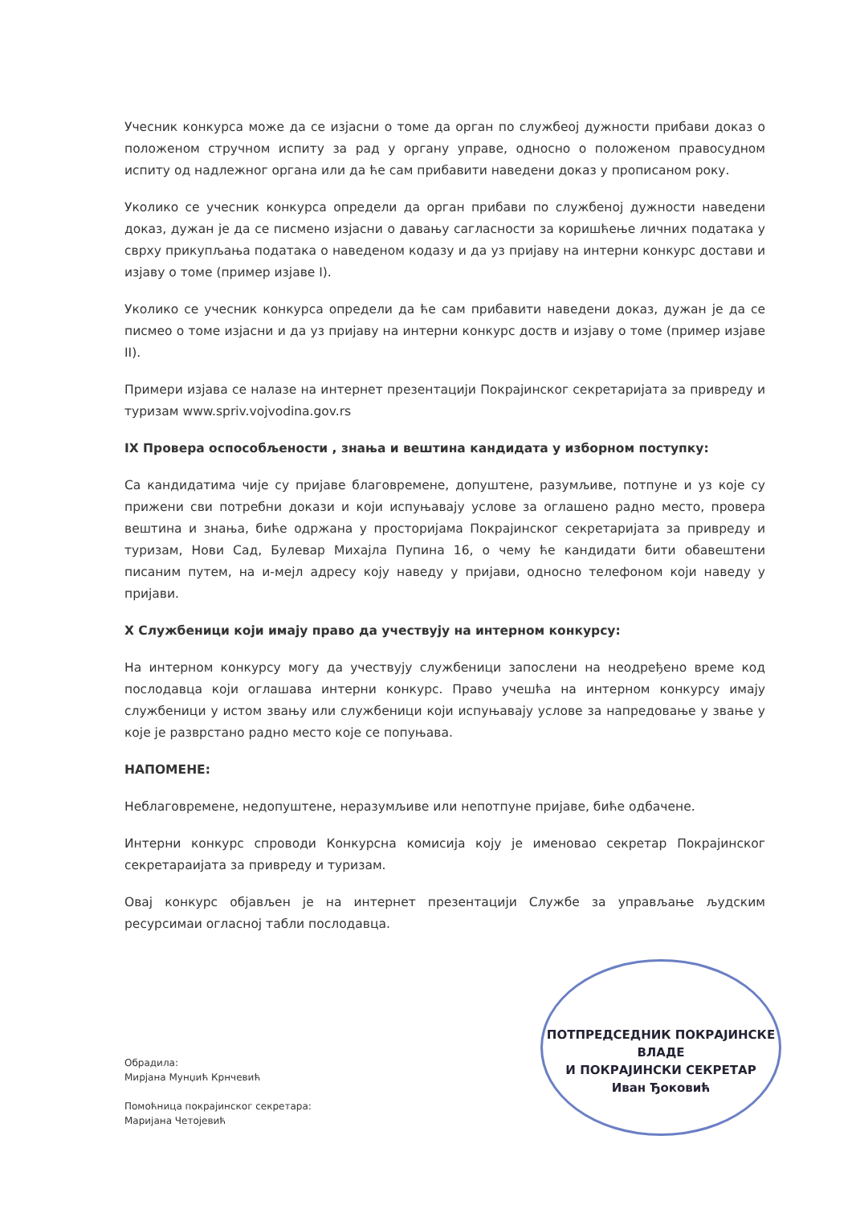Учесник конкурса може да се изјасни о томе да орган по службеој дужности прибави доказ о положеном стручном испиту за рад у органу управе, односно о положеном правосудном испиту од надлежног органа или да ће сам прибавити наведени доказ у прописаном року.
Уколико се учесник конкурса определи да орган прибави по службеној дужности наведени доказ, дужан је да се писмено изјасни о давању сагласности за коришћење личних података у сврху прикупљања података о наведеном кодазу и да уз пријаву на интерни конкурс достави и изјаву о томе (пример изјаве I).
Уколико се учесник конкурса определи да ће сам прибавити наведени доказ, дужан је да се писмео о томе изјасни и да уз пријаву на интерни конкурс доств и изјаву о томе (пример изјаве II).
Примери изјава се налазе на интернет презентацији Покрајинског секретаријата за привреду и туризам www.spriv.vojvodina.gov.rs
IX Провера оспособљености , знања и вештина кандидата у изборном поступку:
Са кандидатима чије су пријаве благовремене, допуштене, разумљиве, потпуне и уз које су прижени сви потребни докази и који испуњавају услове за оглашено радно место, провера вештина и знања, биће одржана у просторијама Покрајинског секретаријата за привреду и туризам, Нови Сад, Булевар Михајла Пупина 16, о чему ће кандидати бити обавештени писаним путем, на и-мејл адресу коју наведу у пријави, односно телефоном који наведу у пријави.
X Службеници који имају право да учествују на интерном конкурсу:
На интерном конкурсу могу да учествују службеници запослени на неодређено време код послодавца који оглашава интерни конкурс. Право учешћа на интерном конкурсу имају службеници у истом звању или службеници који испуњавају услове за напредовање у звање у које је разврстано радно место које се попуњава.
НАПОМЕНЕ:
Неблаговремене, недопуштене, неразумљиве или непотпуне пријаве, биће одбачене.
Интерни конкурс спроводи Конкурсна комисија коју је именовао секретар Покрајинског секретараијата за привреду и туризам.
Овај конкурс објављен је на интернет презентацији Службе за управљање људским ресурсимаи огласној табли послодавца.
Обрадила:
Мирјана Мунџић Крнчевић
Помоћница покрајинског секретара:
Маријана Четојевић
ПОТПРЕДСЕДНИК ПОКРАЈИНСКЕ ВЛАДЕ
И ПОКРАЈИНСКИ СЕКРЕТАР
Иван Ђоковић